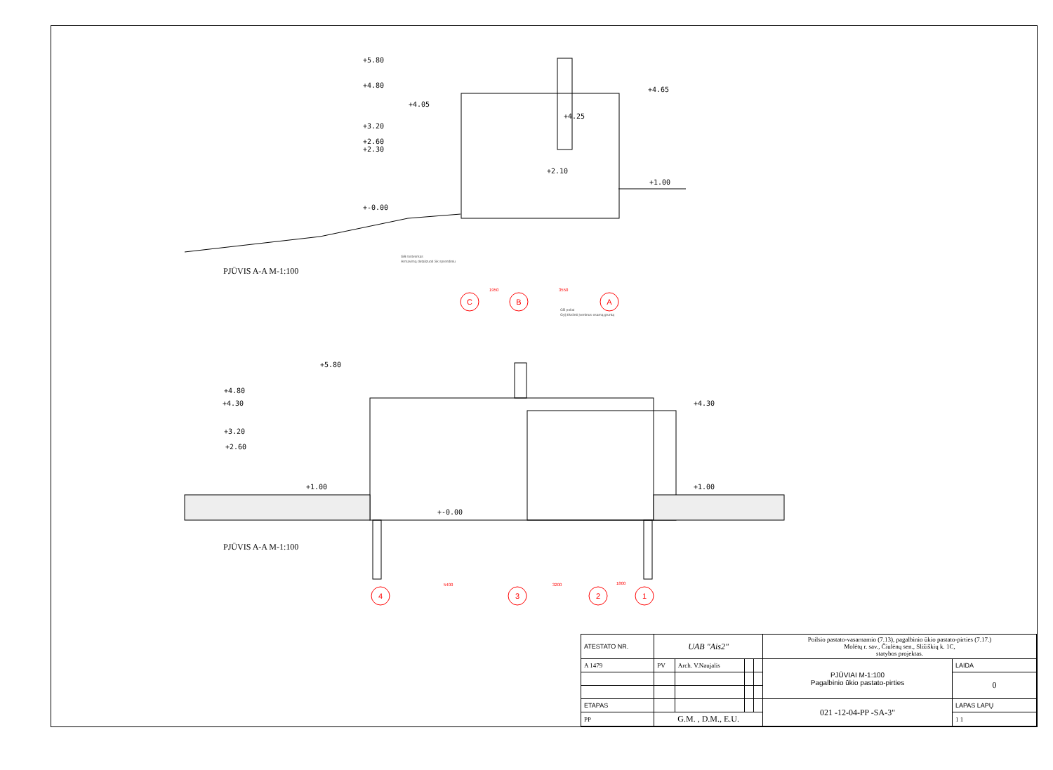+5.80
+4.80
+4.05
+3.20
+2.60
+2.30
+-0.00
+4.65
+4.25
+2.10
+1.00
+5.80
+4.80
+4.30
+3.20
+2.60
+1.00
+-0.00
+4.30
+1.00
C
B
A
4
3
2
1
1950
3550
5400
3200
1800
GB rostverkas
Armavimą detalizuoti Sk sprendiniu
GB poliai
Gylį tikslinti įvertinus esamą gruntą
PJŪVIS A-A M-1:100
PJŪVIS A-A M-1:100
| ATESTATO NR. | UAB "Ais2" | | | | Poilsio pastato-vasarnamio (7.13), pagalbinio ūkio pastato-pirties (7.17.) Molėtų r. sav., Čiulėnų sen., Sližiškių k. 1C, statybos projektas. | |
| A 1479 | PV | Arch. V.Naujalis | | | PJŪVIAI M-1:100 Pagalbinio ūkio pastato-pirties | LAIDA |
| | | | | | | 0 |
| ETAPAS | | | | | 021 -12-04-PP -SA-3" | LAPAS LAPŲ |
| PP | G.M. , D.M., E.U. | | | | | 1 1 |